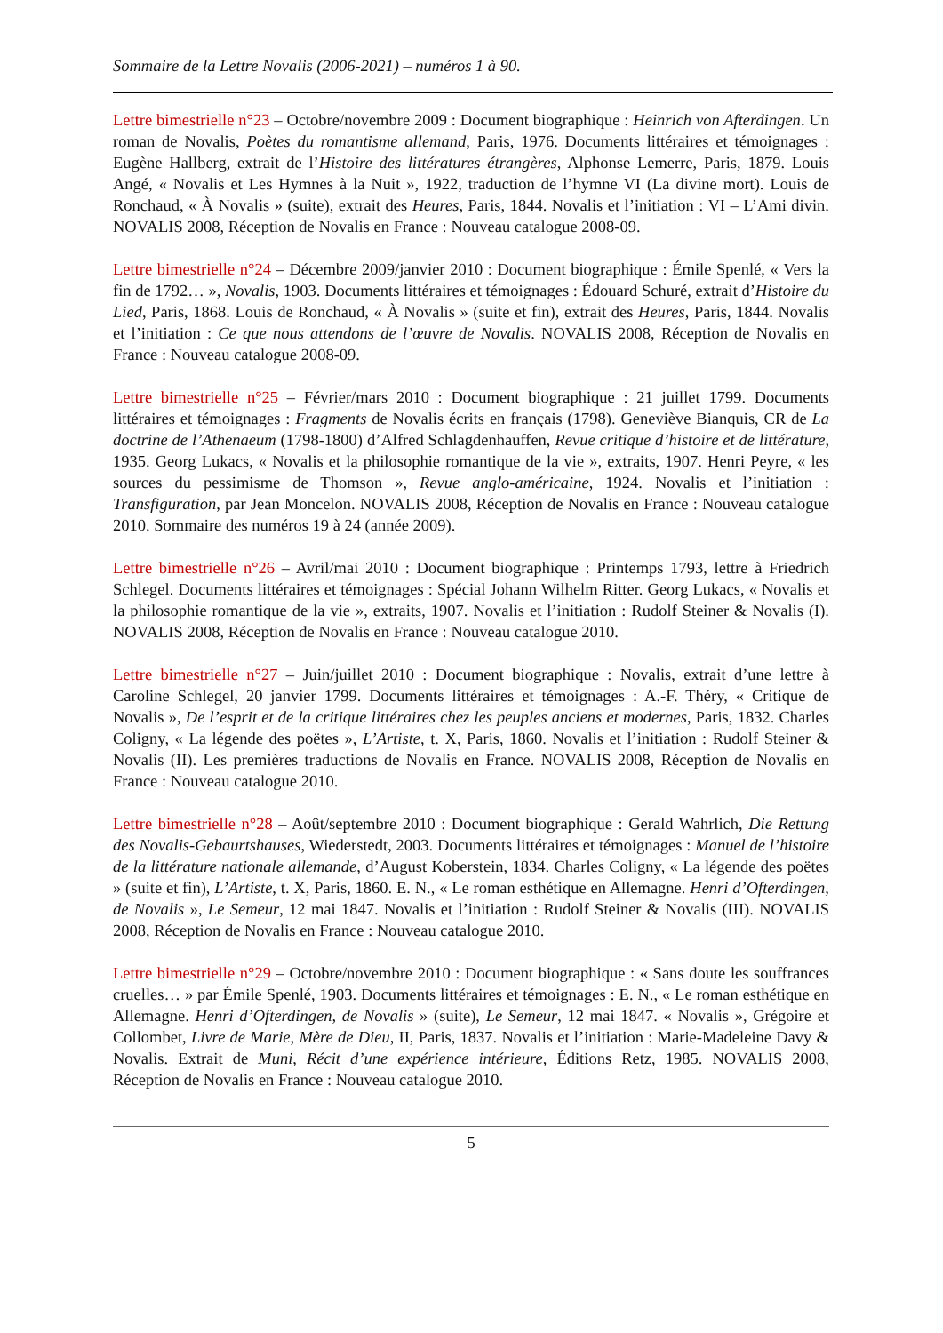Sommaire de la Lettre Novalis (2006-2021) – numéros 1 à 90.
Lettre bimestrielle n°23 – Octobre/novembre 2009 : Document biographique : Heinrich von Afterdingen. Un roman de Novalis, Poètes du romantisme allemand, Paris, 1976. Documents littéraires et témoignages : Eugène Hallberg, extrait de l’Histoire des littératures étrangères, Alphonse Lemerre, Paris, 1879. Louis Angé, « Novalis et Les Hymnes à la Nuit », 1922, traduction de l’hymne VI (La divine mort). Louis de Ronchaud, « À Novalis » (suite), extrait des Heures, Paris, 1844. Novalis et l’initiation : VI – L’Ami divin. NOVALIS 2008, Réception de Novalis en France : Nouveau catalogue 2008-09.
Lettre bimestrielle n°24 – Décembre 2009/janvier 2010 : Document biographique : Émile Spenlé, « Vers la fin de 1792… », Novalis, 1903. Documents littéraires et témoignages : Édouard Schuré, extrait d’Histoire du Lied, Paris, 1868. Louis de Ronchaud, « À Novalis » (suite et fin), extrait des Heures, Paris, 1844. Novalis et l’initiation : Ce que nous attendons de l’œuvre de Novalis. NOVALIS 2008, Réception de Novalis en France : Nouveau catalogue 2008-09.
Lettre bimestrielle n°25 – Février/mars 2010 : Document biographique : 21 juillet 1799. Documents littéraires et témoignages : Fragments de Novalis écrits en français (1798). Geneviève Bianquis, CR de La doctrine de l’Athenaeum (1798-1800) d’Alfred Schlagdenhauffen, Revue critique d’histoire et de littérature, 1935. Georg Lukacs, « Novalis et la philosophie romantique de la vie », extraits, 1907. Henri Peyre, « les sources du pessimisme de Thomson », Revue anglo-américaine, 1924. Novalis et l’initiation : Transfiguration, par Jean Moncelon. NOVALIS 2008, Réception de Novalis en France : Nouveau catalogue 2010. Sommaire des numéros 19 à 24 (année 2009).
Lettre bimestrielle n°26 – Avril/mai 2010 : Document biographique : Printemps 1793, lettre à Friedrich Schlegel. Documents littéraires et témoignages : Spécial Johann Wilhelm Ritter. Georg Lukacs, « Novalis et la philosophie romantique de la vie », extraits, 1907. Novalis et l’initiation : Rudolf Steiner & Novalis (I). NOVALIS 2008, Réception de Novalis en France : Nouveau catalogue 2010.
Lettre bimestrielle n°27 – Juin/juillet 2010 : Document biographique : Novalis, extrait d’une lettre à Caroline Schlegel, 20 janvier 1799. Documents littéraires et témoignages : A.-F. Théry, « Critique de Novalis », De l’esprit et de la critique littéraires chez les peuples anciens et modernes, Paris, 1832. Charles Coligny, « La légende des poëtes », L’Artiste, t. X, Paris, 1860. Novalis et l’initiation : Rudolf Steiner & Novalis (II). Les premières traductions de Novalis en France. NOVALIS 2008, Réception de Novalis en France : Nouveau catalogue 2010.
Lettre bimestrielle n°28 – Août/septembre 2010 : Document biographique : Gerald Wahrlich, Die Rettung des Novalis-Gebaurtshauses, Wiederstedt, 2003. Documents littéraires et témoignages : Manuel de l’histoire de la littérature nationale allemande, d’August Koberstein, 1834. Charles Coligny, « La légende des poëtes » (suite et fin), L’Artiste, t. X, Paris, 1860. E. N., « Le roman esthétique en Allemagne. Henri d’Ofterdingen, de Novalis », Le Semeur, 12 mai 1847. Novalis et l’initiation : Rudolf Steiner & Novalis (III). NOVALIS 2008, Réception de Novalis en France : Nouveau catalogue 2010.
Lettre bimestrielle n°29 – Octobre/novembre 2010 : Document biographique : « Sans doute les souffrances cruelles… » par Émile Spenlé, 1903. Documents littéraires et témoignages : E. N., « Le roman esthétique en Allemagne. Henri d’Ofterdingen, de Novalis » (suite), Le Semeur, 12 mai 1847. « Novalis », Grégoire et Collombet, Livre de Marie, Mère de Dieu, II, Paris, 1837. Novalis et l’initiation : Marie-Madeleine Davy & Novalis. Extrait de Muni, Récit d’une expérience intérieure, Éditions Retz, 1985. NOVALIS 2008, Réception de Novalis en France : Nouveau catalogue 2010.
5